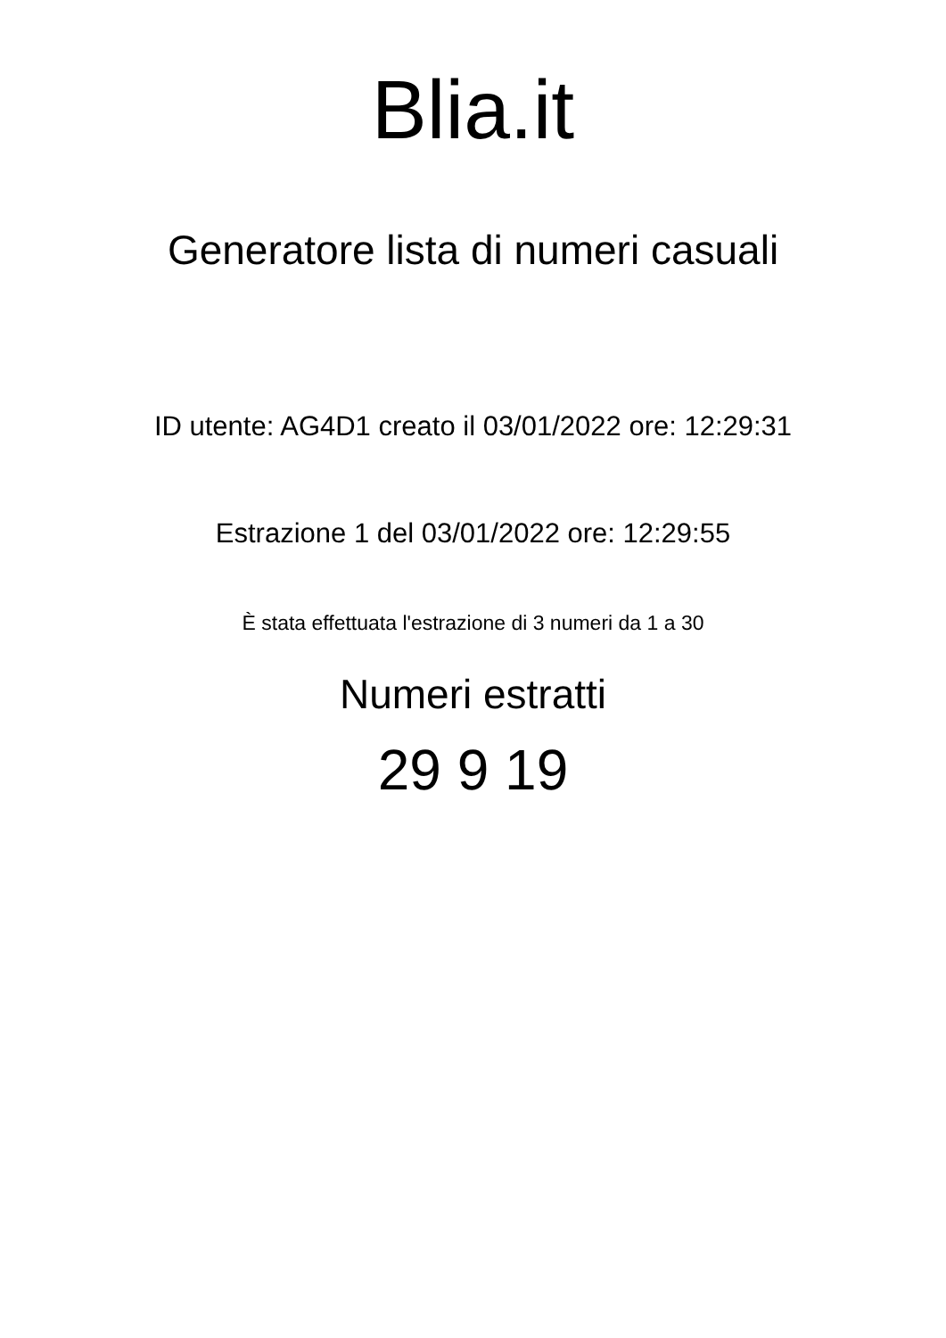Blia.it
Generatore lista di numeri casuali
ID utente: AG4D1 creato il 03/01/2022 ore: 12:29:31
Estrazione 1 del 03/01/2022 ore: 12:29:55
È stata effettuata l'estrazione di 3 numeri da 1 a 30
Numeri estratti
29 9 19